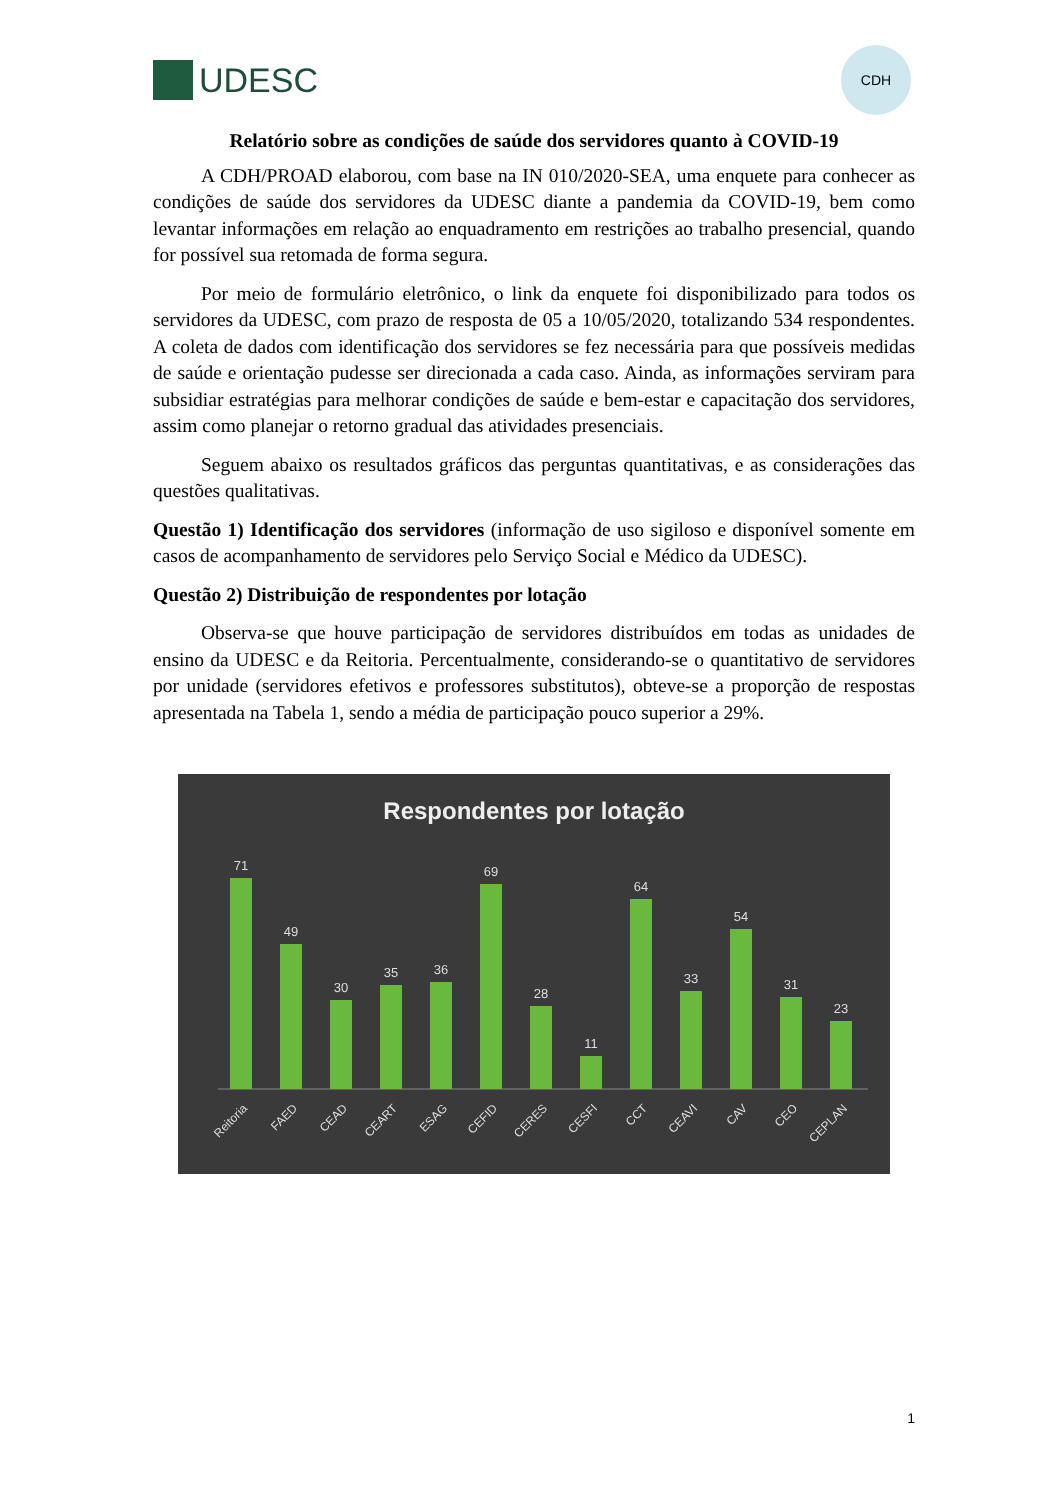UDESC
CDH
Relatório sobre as condições de saúde dos servidores quanto à COVID-19
A CDH/PROAD elaborou, com base na IN 010/2020-SEA, uma enquete para conhecer as condições de saúde dos servidores da UDESC diante a pandemia da COVID-19, bem como levantar informações em relação ao enquadramento em restrições ao trabalho presencial, quando for possível sua retomada de forma segura.
Por meio de formulário eletrônico, o link da enquete foi disponibilizado para todos os servidores da UDESC, com prazo de resposta de 05 a 10/05/2020, totalizando 534 respondentes. A coleta de dados com identificação dos servidores se fez necessária para que possíveis medidas de saúde e orientação pudesse ser direcionada a cada caso. Ainda, as informações serviram para subsidiar estratégias para melhorar condições de saúde e bem-estar e capacitação dos servidores, assim como planejar o retorno gradual das atividades presenciais.
Seguem abaixo os resultados gráficos das perguntas quantitativas, e as considerações das questões qualitativas.
Questão 1) Identificação dos servidores (informação de uso sigiloso e disponível somente em casos de acompanhamento de servidores pelo Serviço Social e Médico da UDESC).
Questão 2) Distribuição de respondentes por lotação
Observa-se que houve participação de servidores distribuídos em todas as unidades de ensino da UDESC e da Reitoria. Percentualmente, considerando-se o quantitativo de servidores por unidade (servidores efetivos e professores substitutos), obteve-se a proporção de respostas apresentada na Tabela 1, sendo a média de participação pouco superior a 29%.
Respondentes por lotação
71
49
30
35
36
69
28
11
64
33
54
31
23
Reitoria
FAED
CEAD
CEART
ESAG
CEFID
CERES
CESFI
CCT
CEAVI
CAV
CEO
CEPLAN
1